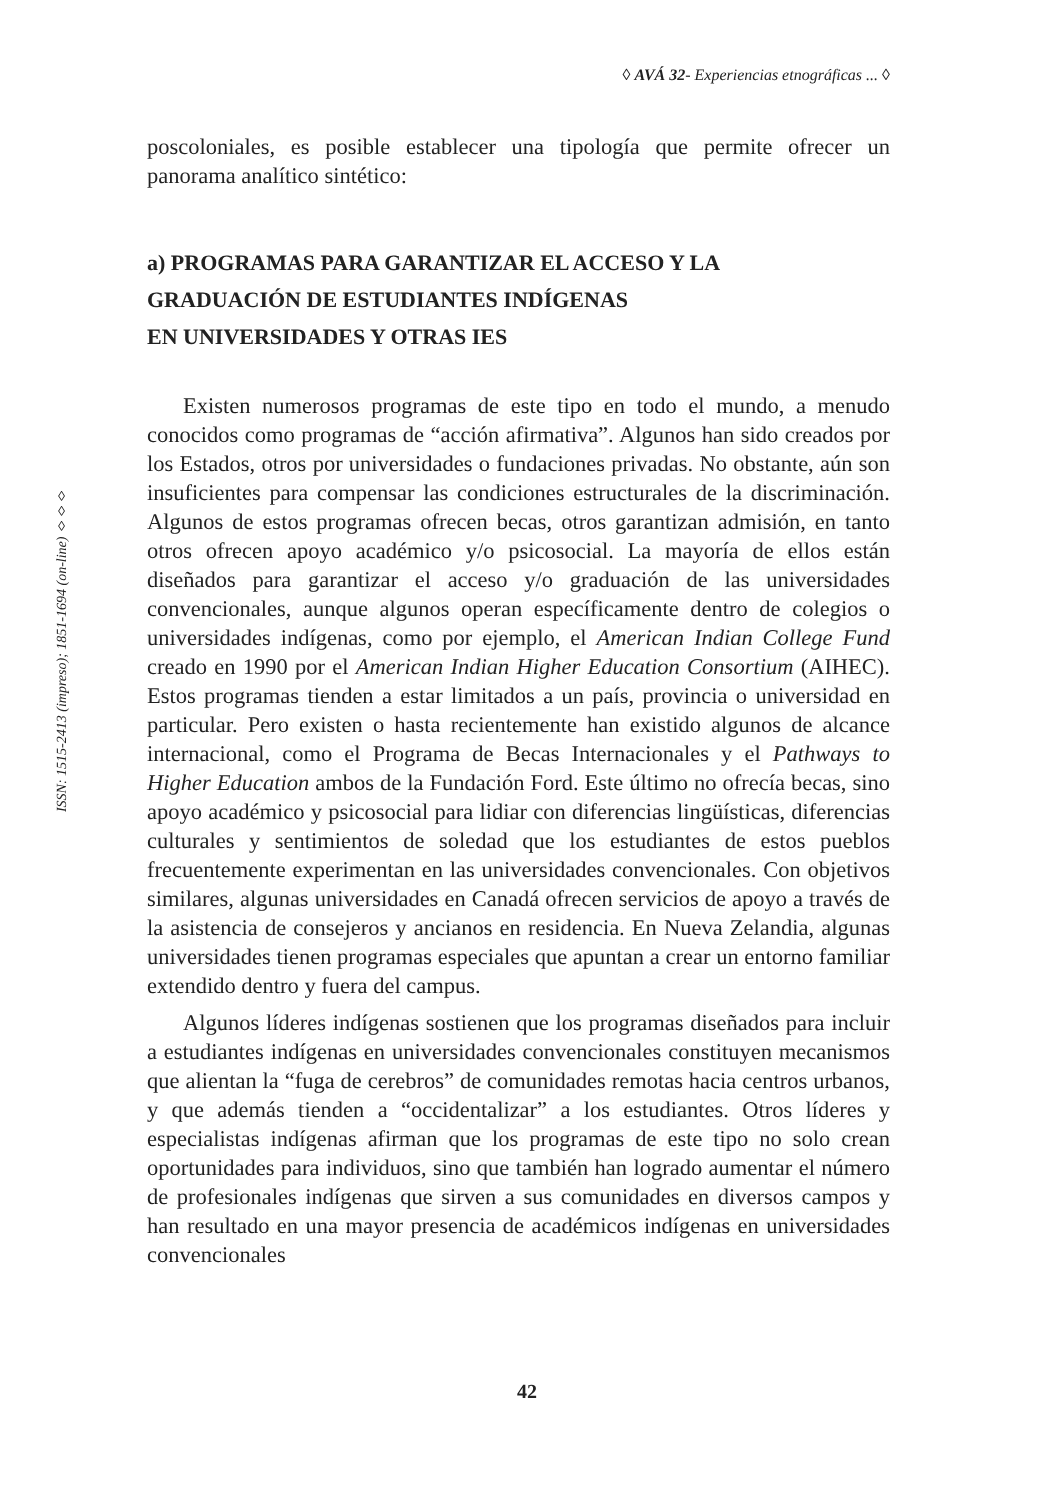◊ AVÁ 32- Experiencias etnográficas ... ◊
ISSN: 1515-2413 (impreso); 1851-1694 (on-line) ◊◊◊
poscoloniales, es posible establecer una tipología que permite ofrecer un panorama analítico sintético:
a) PROGRAMAS PARA GARANTIZAR EL ACCESO Y LA
GRADUACIÓN DE ESTUDIANTES INDÍGENAS
EN UNIVERSIDADES Y OTRAS IES
Existen numerosos programas de este tipo en todo el mundo, a menudo conocidos como programas de “acción afirmativa”. Algunos han sido creados por los Estados, otros por universidades o fundaciones privadas. No obstante, aún son insuficientes para compensar las condiciones estructurales de la discriminación. Algunos de estos programas ofrecen becas, otros garantizan admisión, en tanto otros ofrecen apoyo académico y/o psicosocial. La mayoría de ellos están diseñados para garantizar el acceso y/o graduación de las universidades convencionales, aunque algunos operan específicamente dentro de colegios o universidades indígenas, como por ejemplo, el American Indian College Fund creado en 1990 por el American Indian Higher Education Consortium (AIHEC). Estos programas tienden a estar limitados a un país, provincia o universidad en particular. Pero existen o hasta recientemente han existido algunos de alcance internacional, como el Programa de Becas Internacionales y el Pathways to Higher Education ambos de la Fundación Ford. Este último no ofrecía becas, sino apoyo académico y psicosocial para lidiar con diferencias lingüísticas, diferencias culturales y sentimientos de soledad que los estudiantes de estos pueblos frecuentemente experimentan en las universidades convencionales. Con objetivos similares, algunas universidades en Canadá ofrecen servicios de apoyo a través de la asistencia de consejeros y ancianos en residencia. En Nueva Zelandia, algunas universidades tienen programas especiales que apuntan a crear un entorno familiar extendido dentro y fuera del campus.
Algunos líderes indígenas sostienen que los programas diseñados para incluir a estudiantes indígenas en universidades convencionales constituyen mecanismos que alientan la “fuga de cerebros” de comunidades remotas hacia centros urbanos, y que además tienden a “occidentalizar” a los estudiantes. Otros líderes y especialistas indígenas afirman que los programas de este tipo no solo crean oportunidades para individuos, sino que también han logrado aumentar el número de profesionales indígenas que sirven a sus comunidades en diversos campos y han resultado en una mayor presencia de académicos indígenas en universidades convencionales
42